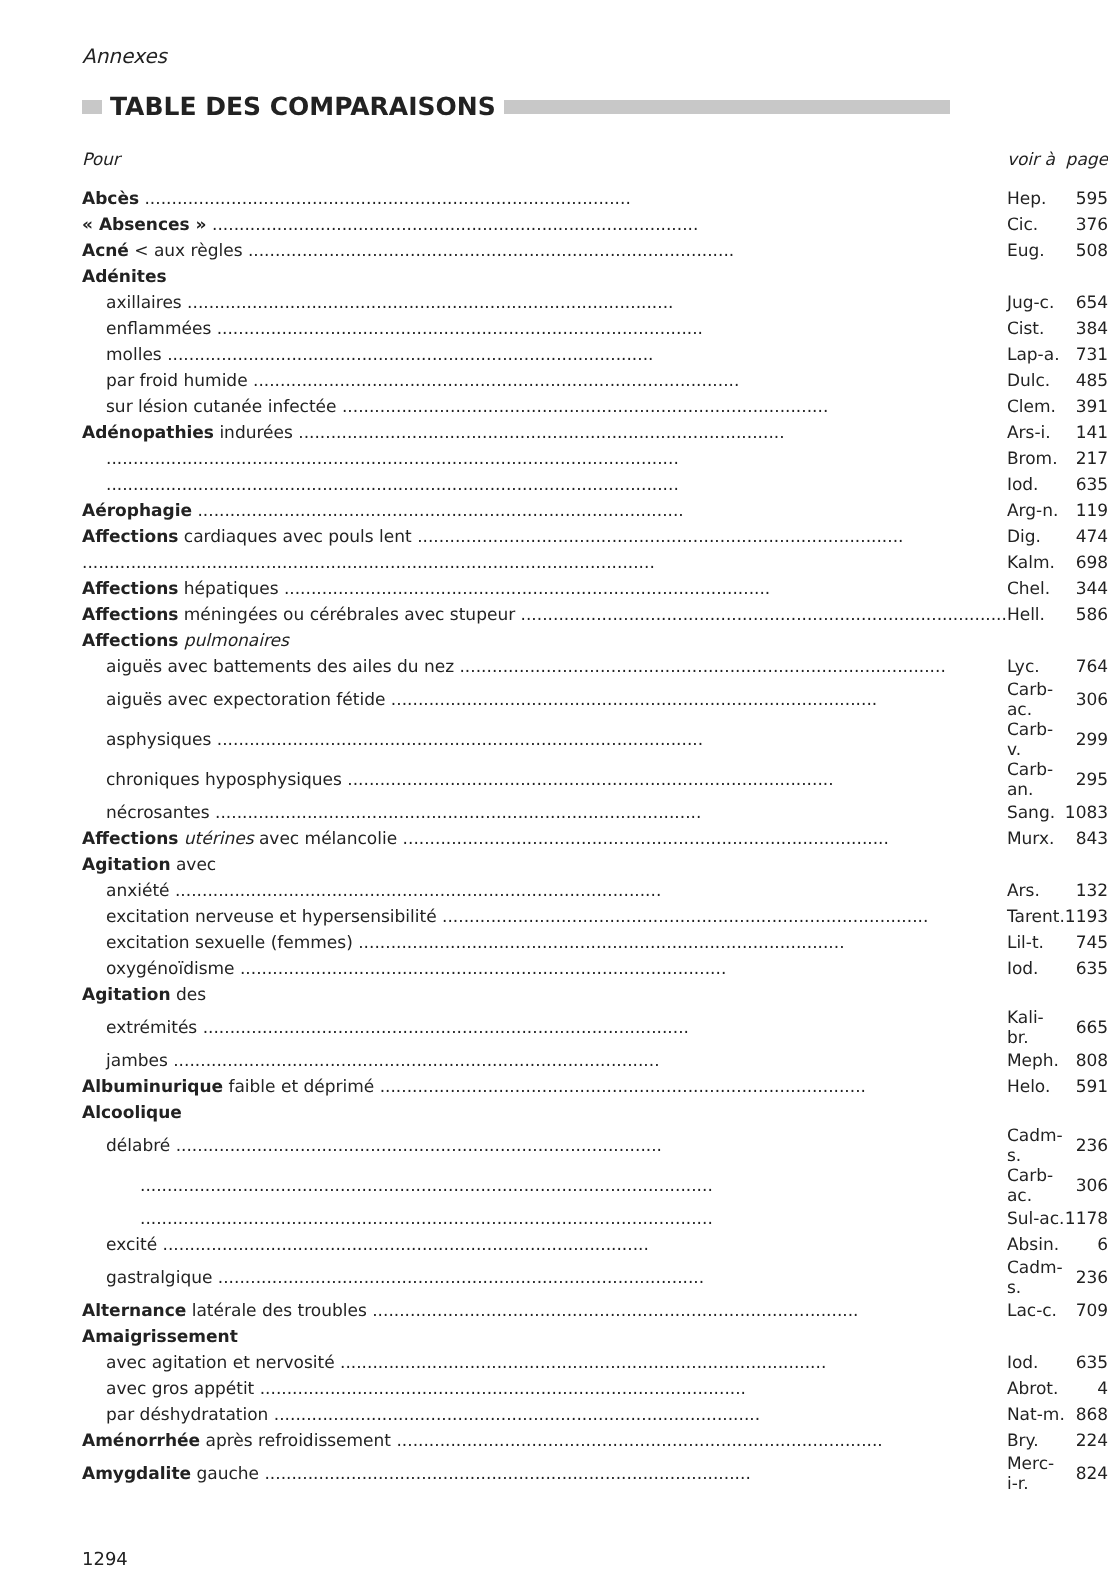Annexes
TABLE DES COMPARAISONS
| Pour | voir à | page |
| --- | --- | --- |
| Abcès .......................................................................................... | Hep. | 595 |
| « Absences » .......................................................................................... | Cic. | 376 |
| Acné < aux règles .......................................................................................... | Eug. | 508 |
| Adénites | | |
| axillaires .......................................................................................... | Jug-c. | 654 |
| enflammées .......................................................................................... | Cist. | 384 |
| molles .......................................................................................... | Lap-a. | 731 |
| par froid humide .......................................................................................... | Dulc. | 485 |
| sur lésion cutanée infectée .......................................................................................... | Clem. | 391 |
| Adénopathies indurées .......................................................................................... | Ars-i. | 141 |
| .......................................................................................................... | Brom. | 217 |
| .......................................................................................................... | Iod. | 635 |
| Aérophagie .......................................................................................... | Arg-n. | 119 |
| Affections cardiaques avec pouls lent .......................................................................................... | Dig. | 474 |
| .......................................................................................................... | Kalm. | 698 |
| Affections hépatiques .......................................................................................... | Chel. | 344 |
| Affections méningées ou cérébrales avec stupeur .......................................................................................... | Hell. | 586 |
| Affections pulmonaires | | |
| aiguës avec battements des ailes du nez .......................................................................................... | Lyc. | 764 |
| aiguës avec expectoration fétide .......................................................................................... | Carb-ac. | 306 |
| asphysiques .......................................................................................... | Carb-v. | 299 |
| chroniques hyposphysiques .......................................................................................... | Carb-an. | 295 |
| nécrosantes .......................................................................................... | Sang. | 1083 |
| Affections utérines avec mélancolie .......................................................................................... | Murx. | 843 |
| Agitation avec | | |
| anxiété .......................................................................................... | Ars. | 132 |
| excitation nerveuse et hypersensibilité .......................................................................................... | Tarent. | 1193 |
| excitation sexuelle (femmes) .......................................................................................... | Lil-t. | 745 |
| oxygénoïdisme .......................................................................................... | Iod. | 635 |
| Agitation des | | |
| extrémités .......................................................................................... | Kali-br. | 665 |
| jambes .......................................................................................... | Meph. | 808 |
| Albuminurique faible et déprimé .......................................................................................... | Helo. | 591 |
| Alcoolique | | |
| délabré .......................................................................................... | Cadm-s. | 236 |
| .......................................................................................................... | Carb-ac. | 306 |
| .......................................................................................................... | Sul-ac. | 1178 |
| excité .......................................................................................... | Absin. | 6 |
| gastralgique .......................................................................................... | Cadm-s. | 236 |
| Alternance latérale des troubles .......................................................................................... | Lac-c. | 709 |
| Amaigrissement | | |
| avec agitation et nervosité .......................................................................................... | Iod. | 635 |
| avec gros appétit .......................................................................................... | Abrot. | 4 |
| par déshydratation .......................................................................................... | Nat-m. | 868 |
| Aménorrhée après refroidissement .......................................................................................... | Bry. | 224 |
| Amygdalite gauche .......................................................................................... | Merc-i-r. | 824 |
1294